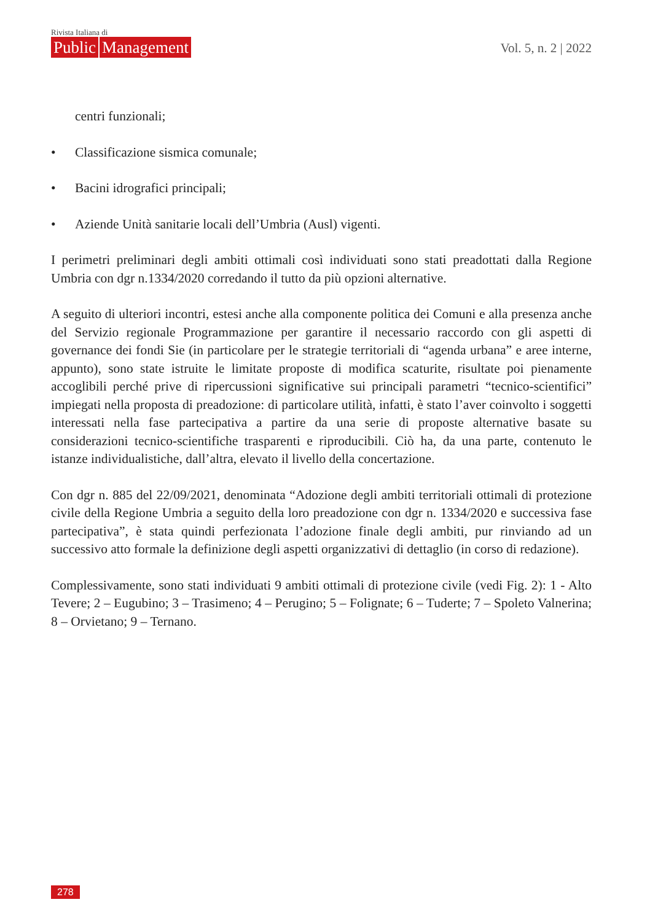Rivista Italiana di
Public Management
Vol. 5, n. 2 | 2022
centri funzionali;
• Classificazione sismica comunale;
• Bacini idrografici principali;
• Aziende Unità sanitarie locali dell’Umbria (Ausl) vigenti.
I perimetri preliminari degli ambiti ottimali così individuati sono stati preadottati dalla Regione Umbria con dgr n.1334/2020 corredando il tutto da più opzioni alternative.
A seguito di ulteriori incontri, estesi anche alla componente politica dei Comuni e alla presenza anche del Servizio regionale Programmazione per garantire il necessario raccordo con gli aspetti di governance dei fondi Sie (in particolare per le strategie territoriali di “agenda urbana” e aree interne, appunto), sono state istruite le limitate proposte di modifica scaturite, risultate poi pienamente accoglibili perché prive di ripercussioni significative sui principali parametri “tecnico-scientifici” impiegati nella proposta di preadozione: di particolare utilità, infatti, è stato l’aver coinvolto i soggetti interessati nella fase partecipativa a partire da una serie di proposte alternative basate su considerazioni tecnico-scientifiche trasparenti e riproducibili. Ciò ha, da una parte, contenuto le istanze individualistiche, dall’altra, elevato il livello della concertazione.
Con dgr n. 885 del 22/09/2021, denominata “Adozione degli ambiti territoriali ottimali di protezione civile della Regione Umbria a seguito della loro preadozione con dgr n. 1334/2020 e successiva fase partecipativa”, è stata quindi perfezionata l’adozione finale degli ambiti, pur rinviando ad un successivo atto formale la definizione degli aspetti organizzativi di dettaglio (in corso di redazione).
Complessivamente, sono stati individuati 9 ambiti ottimali di protezione civile (vedi Fig. 2): 1 - Alto Tevere; 2 – Eugubino; 3 – Trasimeno; 4 – Perugino; 5 – Folignate; 6 – Tuderte; 7 – Spoleto Valnerina; 8 – Orvietano; 9 – Ternano.
278